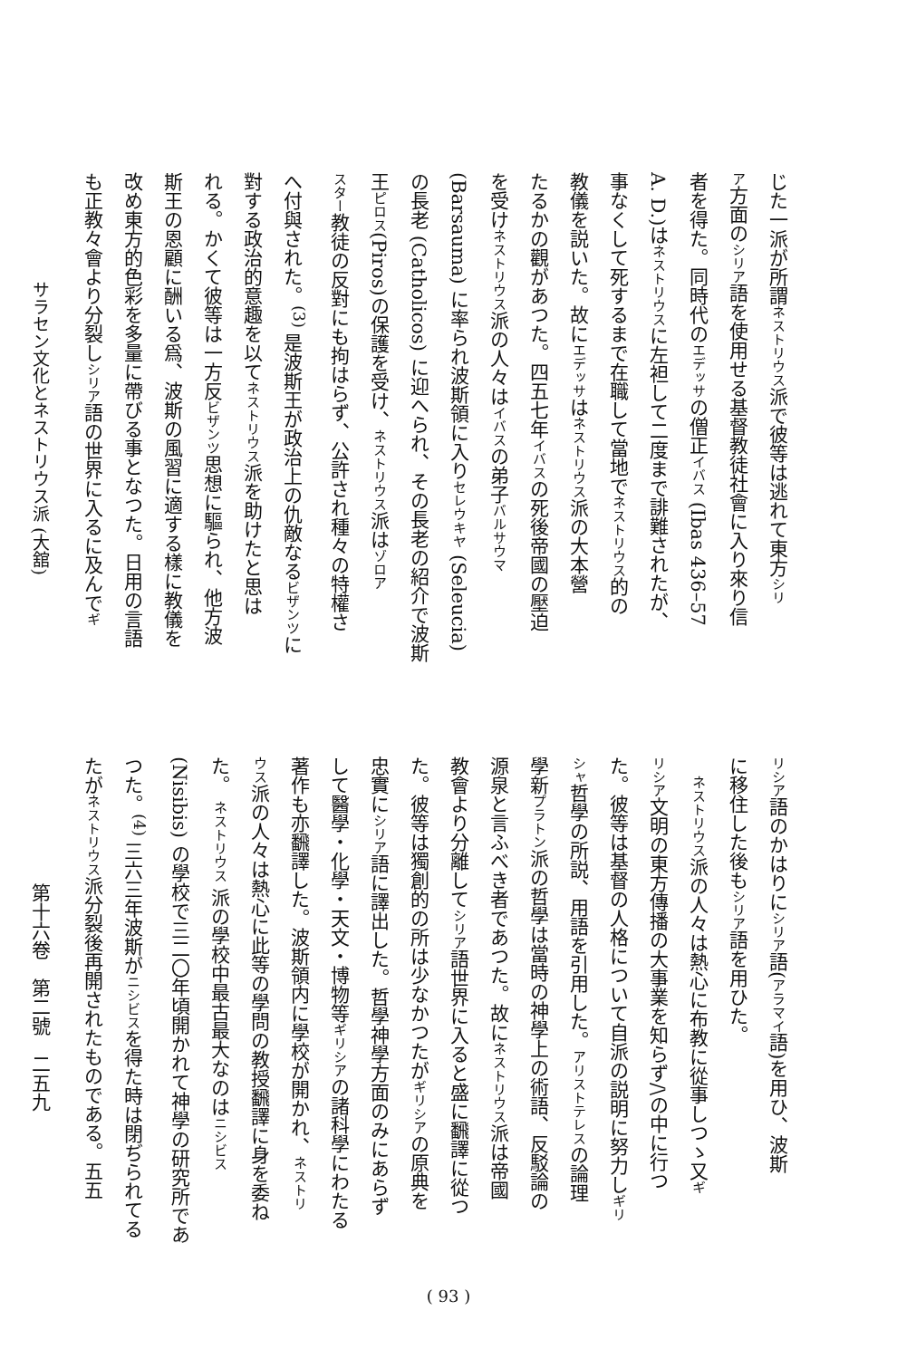じた一派が所謂ネストリウス派で彼等は逃れて東方シリ
ア方面のシリア語を使用せる基督教徒社會に入り來り信
者を得た。同時代のエデッサの僧正イバス (Ibas 436–57
A. D.)はネストリウスに左袒して二度まで誹難されたが、
事なくして死するまで在職して當地でネストリウス的の
教儀を説いた。故にエデッサはネストリウス派の大本營
たるかの觀があつた。四五七年イバスの死後帝國の壓迫
を受けネストリウス派の人々はイバスの弟子バルサウマ
(Barsauma) に率られ波斯領に入りセレウキヤ (Seleucia)
の長老 (Catholicos) に迎へられ、その長老の紹介で波斯
王ピロス(Piros)の保護を受け、ネストリウス派はゾロア
スター教徒の反對にも拘はらず、公許され種々の特權さ
へ付與された。<sup>(3)</sup> 是波斯王が政治上の仇敵なるビザンツに
對する政治的意趣を以てネストリウス派を助けたと思は
れる。かくて彼等は一方反ビザンツ思想に驅られ、他方波
斯王の恩顧に酬いる爲、波斯の風習に適する樣に教儀を
改め東方的色彩を多量に帶びる事となつた。日用の言語
も正教々會より分裂しシリア語の世界に入るに及んでギ
サラセン文化とネストリウス派 (大舘)
リシア語のかはりにシリア語(アラマイ語)を用ひ、波斯
に移住した後もシリア語を用ひた。
　ネストリウス派の人々は熱心に布教に從事しつゝ又ギ
リシア文明の東方傳播の大事業を知らず/\の中に行つ
た。彼等は基督の人格について自派の説明に努力しギリ
シャ哲學の所説、用語を引用した。アリストテレスの論理
學新プラトン派の哲學は當時の神學上の術語、反駁論の
源泉と言ふべき者であつた。故にネストリウス派は帝國
教會より分離してシリア語世界に入ると盛に飜譯に從つ
た。彼等は獨創的の所は少なかつたがギリシアの原典を
忠實にシリア語に譯出した。哲學神學方面のみにあらず
して醫學・化學・天文・博物等ギリシアの諸科學にわたる
著作も亦飜譯した。波斯領内に學校が開かれ、ネストリ
ウス派の人々は熱心に此等の學問の教授飜譯に身を委ね
た。 ネストリウス 派の學校中最古最大なのはニシビス
(Nisibis) の學校で三二〇年頃開かれて神學の研究所であ
つた。<sup>(4)</sup> 三六三年波斯がニシビスを得た時は閉ぢられてる
たがネストリウス派分裂後再開されたものである。五五
第十六卷　第二號　二五九
( 93 )